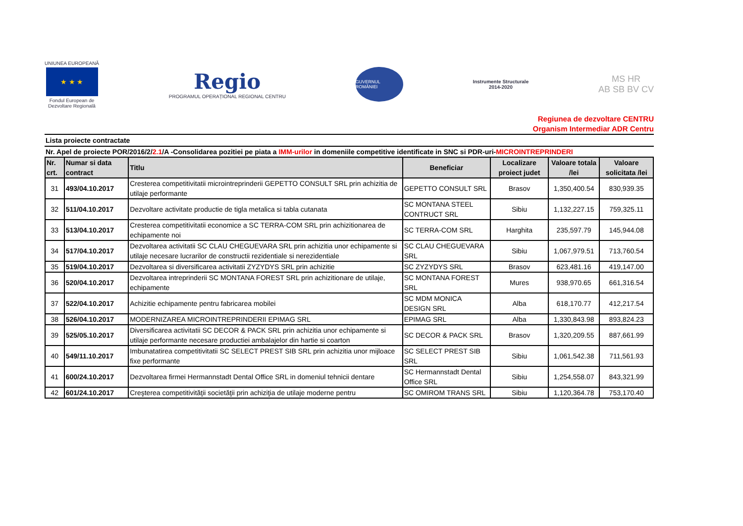UNIUNEA EUROPEANĂ
★ ★ ★
Fondul European de
Dezvoltare Regională
Regio
PROGRAMUL OPERAȚIONAL REGIONAL CENTRU
GUVERNUL ROMÂNIEI
Instrumente Structurale
2014-2020
MS HR
AB SB BV CV
Regiunea de dezvoltare CENTRU
Organism Intermediar ADR Centru
Lista proiecte contractate
Nr. Apel de proiecte POR/2016/2/2.1/A -Consolidarea pozitiei pe piata a IMM-urilor in domeniile competitive identificate in SNC si PDR-uri-MICROINTREPRINDERI
| Nr. crt. | Numar si data contract | Titlu | Beneficiar | Localizare proiect judet | Valoare totala /lei | Valoare solicitata /lei |
| --- | --- | --- | --- | --- | --- | --- |
| 31 | 493/04.10.2017 | Cresterea competitivitatii microintreprinderii GEPETTO CONSULT SRL prin achizitia de utilaje performante | GEPETTO CONSULT SRL | Brasov | 1,350,400.54 | 830,939.35 |
| 32 | 511/04.10.2017 | Dezvoltare activitate productie de tigla metalica si tabla cutanata | SC MONTANA STEEL CONTRUCT SRL | Sibiu | 1,132,227.15 | 759,325.11 |
| 33 | 513/04.10.2017 | Cresterea competitivitatii economice a SC TERRA-COM SRL prin achizitionarea de echipamente noi | SC TERRA-COM SRL | Harghita | 235,597.79 | 145,944.08 |
| 34 | 517/04.10.2017 | Dezvoltarea activitatii SC CLAU CHEGUEVARA SRL prin achizitia unor echipamente si utilaje necesare lucrarilor de constructii rezidentiale si nerezidentiale | SC CLAU CHEGUEVARA SRL | Sibiu | 1,067,979.51 | 713,760.54 |
| 35 | 519/04.10.2017 | Dezvoltarea si diversificarea activitatii ZYZYDYS SRL prin achizitie | SC ZYZYDYS SRL | Brasov | 623,481.16 | 419,147.00 |
| 36 | 520/04.10.2017 | Dezvoltarea intreprinderii SC MONTANA FOREST SRL prin achizitionare de utilaje, echipamente | SC MONTANA FOREST SRL | Mures | 938,970.65 | 661,316.54 |
| 37 | 522/04.10.2017 | Achizitie echipamente pentru fabricarea mobilei | SC MDM MONICA DESIGN SRL | Alba | 618,170.77 | 412,217.54 |
| 38 | 526/04.10.2017 | MODERNIZAREA MICROINTREPRINDERII EPIMAG SRL | EPIMAG SRL | Alba | 1,330,843.98 | 893,824.23 |
| 39 | 525/05.10.2017 | Diversificarea activitatii SC DECOR & PACK SRL prin achizitia unor echipamente si utilaje performante necesare productiei ambalajelor din hartie si coarton | SC DECOR & PACK SRL | Brasov | 1,320,209.55 | 887,661.99 |
| 40 | 549/11.10.2017 | Imbunatatirea competitivitatii SC SELECT PREST SIB SRL prin achizitia unor mijloace fixe performante | SC SELECT PREST SIB SRL | Sibiu | 1,061,542.38 | 711,561.93 |
| 41 | 600/24.10.2017 | Dezvoltarea firmei Hermannstadt Dental Office SRL in domeniul tehnicii dentare | SC Hermannstadt Dental Office SRL | Sibiu | 1,254,558.07 | 843,321.99 |
| 42 | 601/24.10.2017 | Creşterea competitivităţii societăţii prin achiziţia de utilaje moderne pentru | SC OMIROM TRANS SRL | Sibiu | 1,120,364.78 | 753,170.40 |